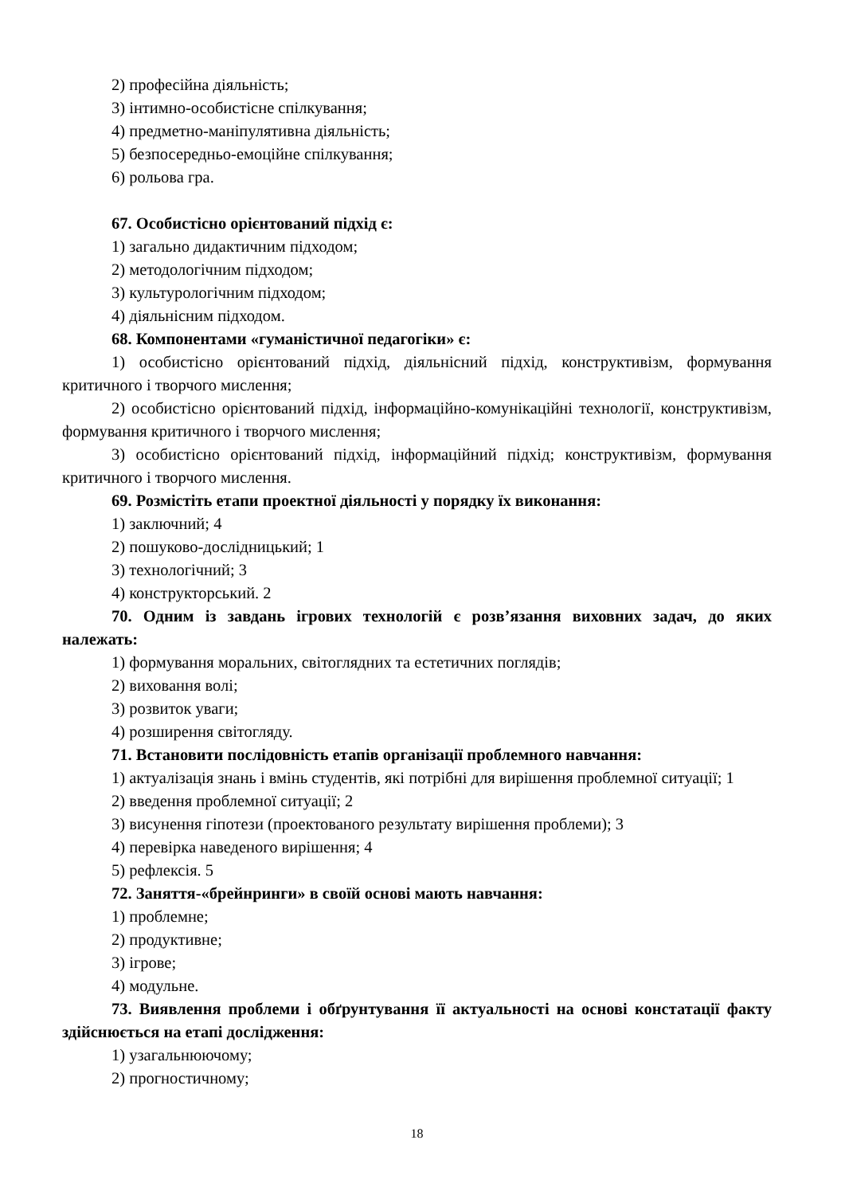2) професійна діяльність;
3) інтимно-особистісне спілкування;
4) предметно-маніпулятивна діяльність;
5) безпосередньо-емоційне спілкування;
6) рольова гра.
67. Особистісно орієнтований підхід є:
1) загально дидактичним підходом;
2) методологічним підходом;
3) культурологічним підходом;
4) діяльнісним підходом.
68. Компонентами «гуманістичної педагогіки» є:
1) особистісно орієнтований підхід, діяльнісний підхід, конструктивізм, формування критичного і творчого мислення;
2) особистісно орієнтований підхід, інформаційно-комунікаційні технології, конструктивізм, формування критичного і творчого мислення;
3) особистісно орієнтований підхід, інформаційний підхід; конструктивізм, формування критичного і творчого мислення.
69. Розмістіть етапи проектної діяльності у порядку їх виконання:
1) заключний; 4
2) пошуково-дослідницький; 1
3) технологічний; 3
4) конструкторський. 2
70. Одним із завдань ігрових технологій є розв’язання виховних задач, до яких належать:
1) формування моральних, світоглядних та естетичних поглядів;
2) виховання волі;
3) розвиток уваги;
4) розширення світогляду.
71. Встановити послідовність етапів організації проблемного навчання:
1) актуалізація знань і вмінь студентів, які потрібні для вирішення проблемної ситуації; 1
2) введення проблемної ситуації; 2
3) висунення гіпотези (проектованого результату вирішення проблеми); 3
4) перевірка наведеного вирішення; 4
5) рефлексія. 5
72. Заняття-«брейнринги» в своїй основі мають навчання:
1) проблемне;
2) продуктивне;
3) ігрове;
4) модульне.
73. Виявлення проблеми і обґрунтування її актуальності на основі констатації факту здійснюється на етапі дослідження:
1) узагальнюючому;
2) прогностичному;
18